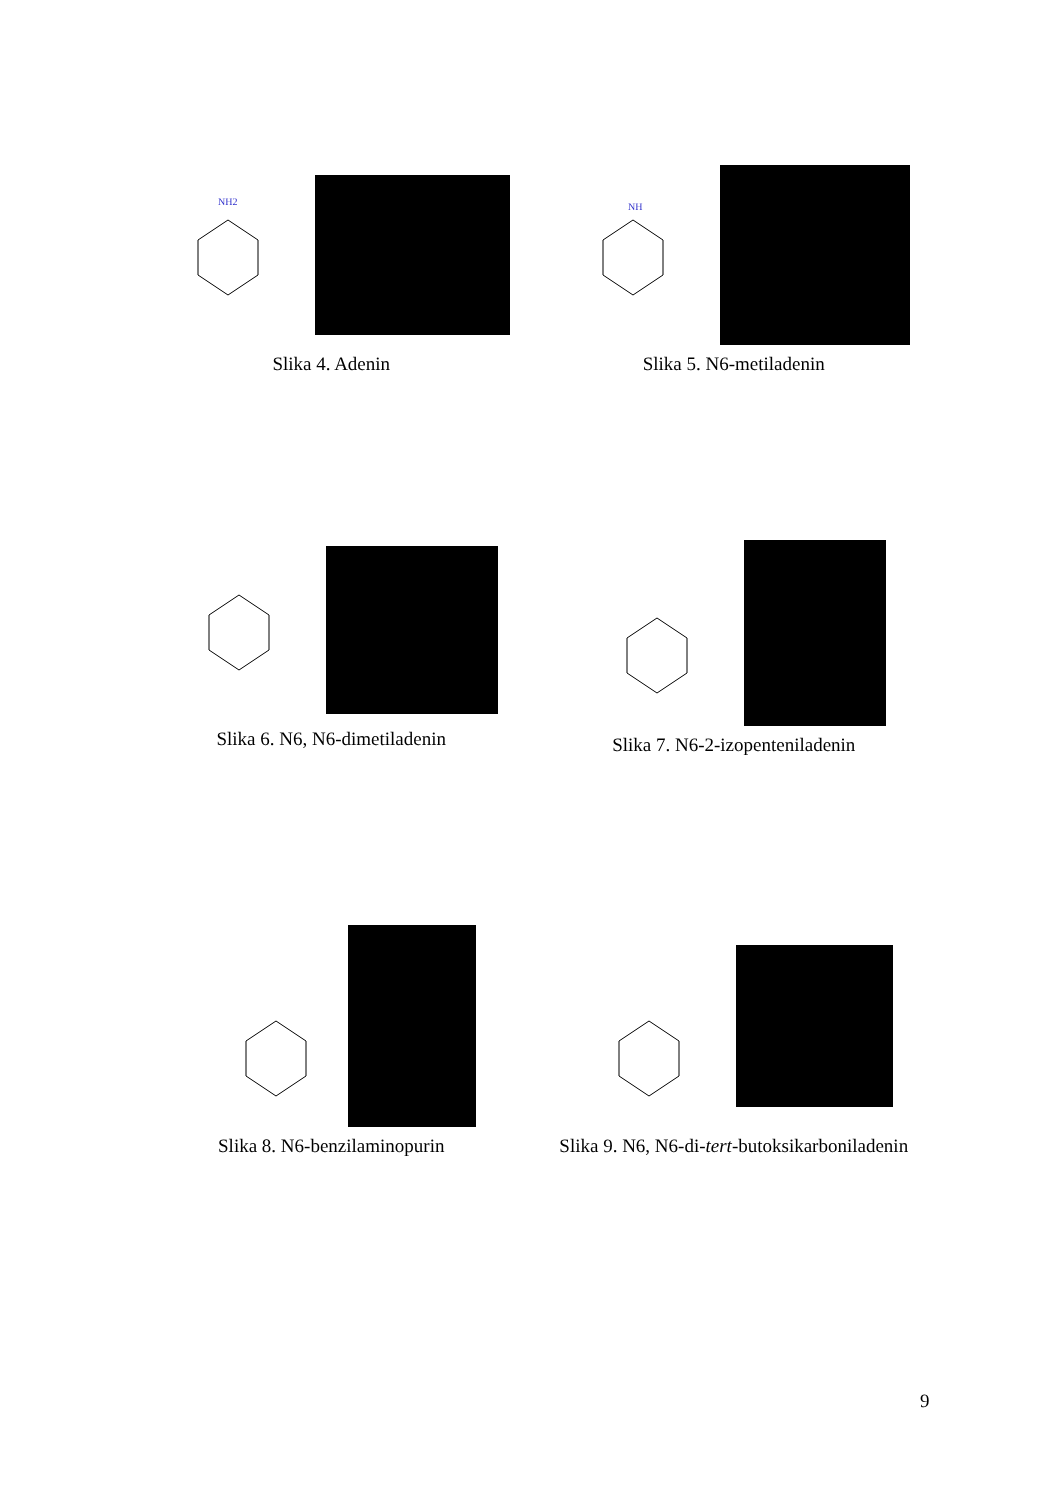NH2
Slika 4. Adenin
NH
Slika 5. N6-metiladenin
Slika 6. N6, N6-dimetiladenin Slika 7. N6-2-izopenteniladenin
Slika 8. N6-benzilaminopurin Slika 9. N6, N6-di-tert-butoksikarboniladenin
9